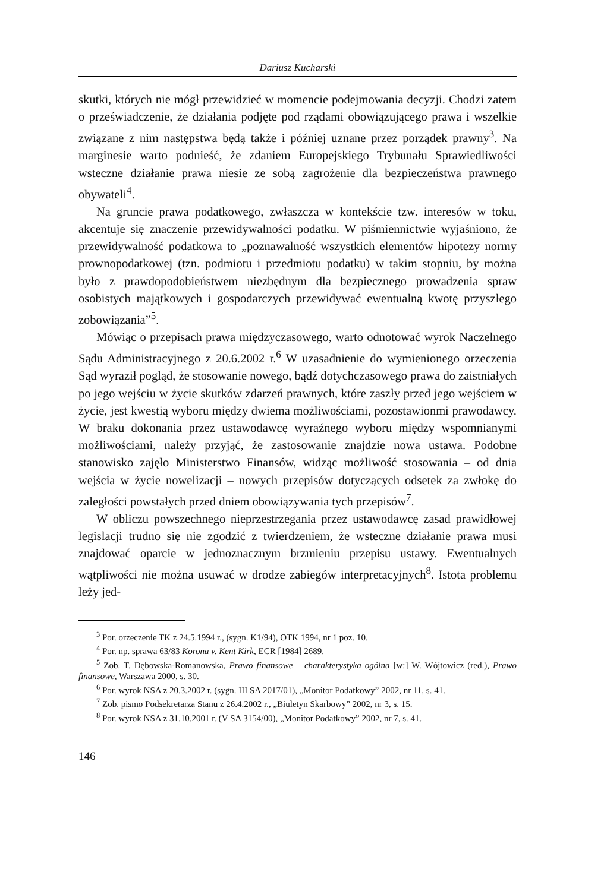Dariusz Kucharski
skutki, których nie mógł przewidzieć w momencie podejmowania decyzji. Chodzi zatem o przeświadczenie, że działania podjęte pod rządami obowiązującego prawa i wszelkie związane z nim następstwa będą także i później uznane przez porządek prawny<sup>3</sup>. Na marginesie warto podnieść, że zdaniem Europejskiego Trybunału Sprawiedliwości wsteczne działanie prawa niesie ze sobą zagrożenie dla bezpieczeństwa prawnego obywateli<sup>4</sup>.
Na gruncie prawa podatkowego, zwłaszcza w kontekście tzw. interesów w toku, akcentuje się znaczenie przewidywalności podatku. W piśmiennictwie wyjaśniono, że przewidywalność podatkowa to „poznawalność wszystkich elementów hipotezy normy prownopodatkowej (tzn. podmiotu i przedmiotu podatku) w takim stopniu, by można było z prawdopodobieństwem niezbędnym dla bezpiecznego prowadzenia spraw osobistych majątkowych i gospodarczych przewidywać ewentualną kwotę przyszłego zobowiązania”<sup>5</sup>.
Mówiąc o przepisach prawa międzyczasowego, warto odnotować wyrok Naczelnego Sądu Administracyjnego z 20.6.2002 r.<sup>6</sup> W uzasadnienie do wymienionego orzeczenia Sąd wyraził pogląd, że stosowanie nowego, bądź dotychczasowego prawa do zaistniałych po jego wejściu w życie skutków zdarzeń prawnych, które zaszły przed jego wejściem w życie, jest kwestią wyboru między dwiema możliwościami, pozostawionmi prawodawcy. W braku dokonania przez ustawodawcę wyraźnego wyboru między wspomnianymi możliwościami, należy przyjąć, że zastosowanie znajdzie nowa ustawa. Podobne stanowisko zajęło Ministerstwo Finansów, widząc możliwość stosowania – od dnia wejścia w życie nowelizacji – nowych przepisów dotyczących odsetek za zwłokę do zaległości powstałych przed dniem obowiązywania tych przepisów<sup>7</sup>.
W obliczu powszechnego nieprzestrzegania przez ustawodawcę zasad prawidłowej legislacji trudno się nie zgodzić z twierdzeniem, że wsteczne działanie prawa musi znajdować oparcie w jednoznacznym brzmieniu przepisu ustawy. Ewentualnych wątpliwości nie można usuwać w drodze zabiegów interpretacyjnych<sup>8</sup>. Istota problemu leży jed-
<sup>3</sup> Por. orzeczenie TK z 24.5.1994 r., (sygn. K1/94), OTK 1994, nr 1 poz. 10.
<sup>4</sup> Por. np. sprawa 63/83 Korona v. Kent Kirk, ECR [1984] 2689.
<sup>5</sup> Zob. T. Dębowska-Romanowska, Prawo finansowe – charakterystyka ogólna [w:] W. Wójtowicz (red.), Prawo finansowe, Warszawa 2000, s. 30.
<sup>6</sup> Por. wyrok NSA z 20.3.2002 r. (sygn. III SA 2017/01), „Monitor Podatkowy” 2002, nr 11, s. 41.
<sup>7</sup> Zob. pismo Podsekretarza Stanu z 26.4.2002 r., „Biuletyn Skarbowy” 2002, nr 3, s. 15.
<sup>8</sup> Por. wyrok NSA z 31.10.2001 r. (V SA 3154/00), „Monitor Podatkowy” 2002, nr 7, s. 41.
146